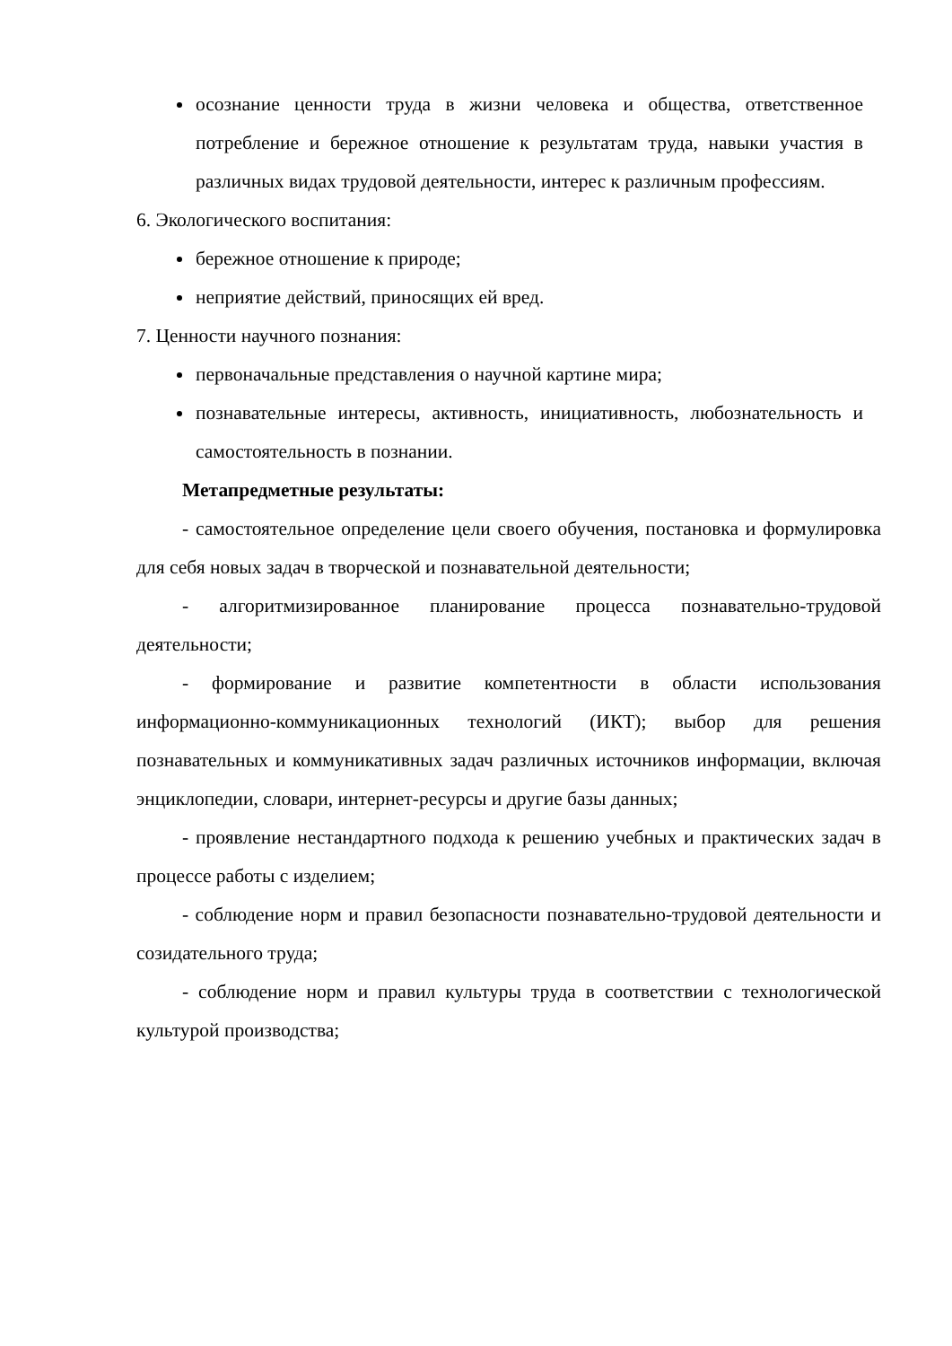осознание ценности труда в жизни человека и общества, ответственное потребление и бережное отношение к результатам труда, навыки участия в различных видах трудовой деятельности, интерес к различным профессиям.
6. Экологического воспитания:
бережное отношение к природе;
неприятие действий, приносящих ей вред.
7. Ценности научного познания:
первоначальные представления о научной картине мира;
познавательные интересы, активность, инициативность, любознательность и самостоятельность в познании.
Метапредметные результаты:
- самостоятельное определение цели своего обучения, постановка и формулировка для себя новых задач в творческой и познавательной деятельности;
- алгоритмизированное планирование процесса познавательно-трудовой деятельности;
- формирование и развитие компетентности в области использования информационно-коммуникационных технологий (ИКТ); выбор для решения познавательных и коммуникативных задач различных источников информации, включая энциклопедии, словари, интернет-ресурсы и другие базы данных;
- проявление нестандартного подхода к решению учебных и практических задач в процессе работы с изделием;
- соблюдение норм и правил безопасности познавательно-трудовой деятельности и созидательного труда;
- соблюдение норм и правил культуры труда в соответствии с технологической культурой производства;